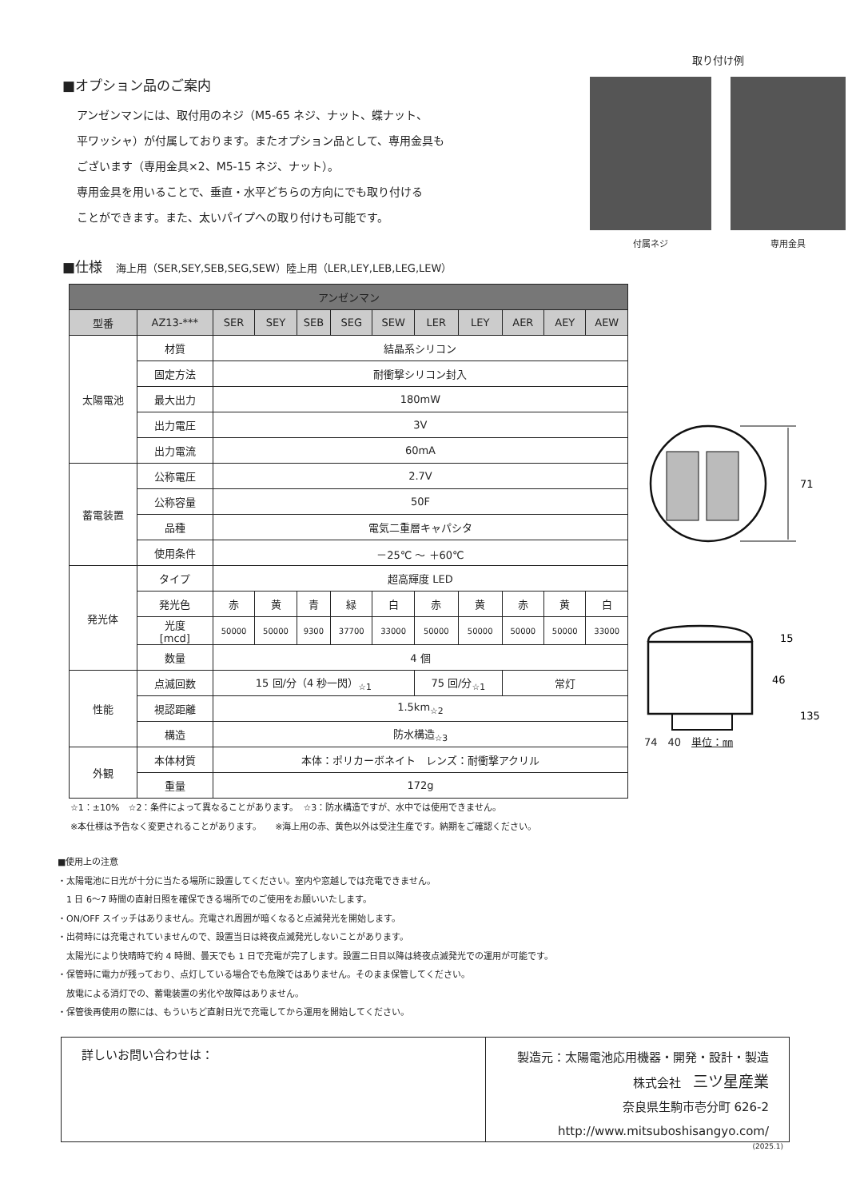■オプション品のご案内
アンゼンマンには、取付用のネジ（M5-65 ネジ、ナット、蝶ナット、
平ワッシャ）が付属しております。またオプション品として、専用金具も
ございます（専用金具×2、M5-15 ネジ、ナット）。
専用金具を用いることで、垂直・水平どちらの方向にでも取り付ける
ことができます。また、太いパイプへの取り付けも可能です。
取り付け例
付属ネジ 専用金具
■仕様　海上用（SER,SEY,SEB,SEG,SEW）陸上用（LER,LEY,LEB,LEG,LEW）
| アンゼンマン | | | | | | | | | | | |
| --- | --- | --- | --- | --- | --- | --- | --- | --- | --- | --- | --- |
| 型番 | AZ13-*** | SER | SEY | SEB | SEG | SEW | LER | LEY | AER | AEY | AEW |
| 太陽電池 | 材質 | 結晶系シリコン | | | | | | | | | |
| | 固定方法 | 耐衝撃シリコン封入 | | | | | | | | | |
| | 最大出力 | 180mW | | | | | | | | | |
| | 出力電圧 | 3V | | | | | | | | | |
| | 出力電流 | 60mA | | | | | | | | | |
| 蓄電装置 | 公称電圧 | 2.7V | | | | | | | | | |
| | 公称容量 | 50F | | | | | | | | | |
| | 品種 | 電気二重層キャパシタ | | | | | | | | | |
| | 使用条件 | －25℃ ～ ＋60℃ | | | | | | | | | |
| 発光体 | タイプ | 超高輝度 LED | | | | | | | | | |
| | 発光色 | 赤 | 黄 | 青 | 緑 | 白 | 赤 | 黄 | 赤 | 黄 | 白 |
| | 光度 [mcd] | 50000 | 50000 | 9300 | 37700 | 33000 | 50000 | 50000 | 50000 | 50000 | 33000 |
| | 数量 | 4 個 | | | | | | | | | |
| 性能 | 点滅回数 | 15 回/分（4 秒一閃）<sub>☆1</sub> | | | | | 75 回/分<sub>☆1</sub> | | 常灯 | | |
| | 視認距離 | 1.5km<sub>☆2</sub> | | | | | | | | | |
| | 構造 | 防水構造<sub>☆3</sub> | | | | | | | | | |
| 外観 | 本体材質 | 本体：ポリカーボネイト レンズ：耐衝撃アクリル | | | | | | | | | |
| | 重量 | 172g | | | | | | | | | |
71
15
46
135
74　40　単位：㎜
☆1：±10%　☆2：条件によって異なることがあります。　☆3：防水構造ですが、水中では使用できません。
※本仕様は予告なく変更されることがあります。　　※海上用の赤、黄色以外は受注生産です。納期をご確認ください。
■使用上の注意
・太陽電池に日光が十分に当たる場所に設置してください。室内や窓越しでは充電できません。
　1 日 6～7 時間の直射日照を確保できる場所でのご使用をお願いいたします。
・ON/OFF スイッチはありません。充電され周囲が暗くなると点滅発光を開始します。
・出荷時には充電されていませんので、設置当日は終夜点滅発光しないことがあります。
　太陽光により快晴時で約 4 時間、曇天でも 1 日で充電が完了します。設置二日目以降は終夜点滅発光での運用が可能です。
・保管時に電力が残っており、点灯している場合でも危険ではありません。そのまま保管してください。
　放電による消灯での、蓄電装置の劣化や故障はありません。
・保管後再使用の際には、もういちど直射日光で充電してから運用を開始してください。
詳しいお問い合わせは：
製造元：太陽電池応用機器・開発・設計・製造
株式会社　三ツ星産業
奈良県生駒市壱分町 626-2
http://www.mitsuboshisangyo.com/
(2025.1)